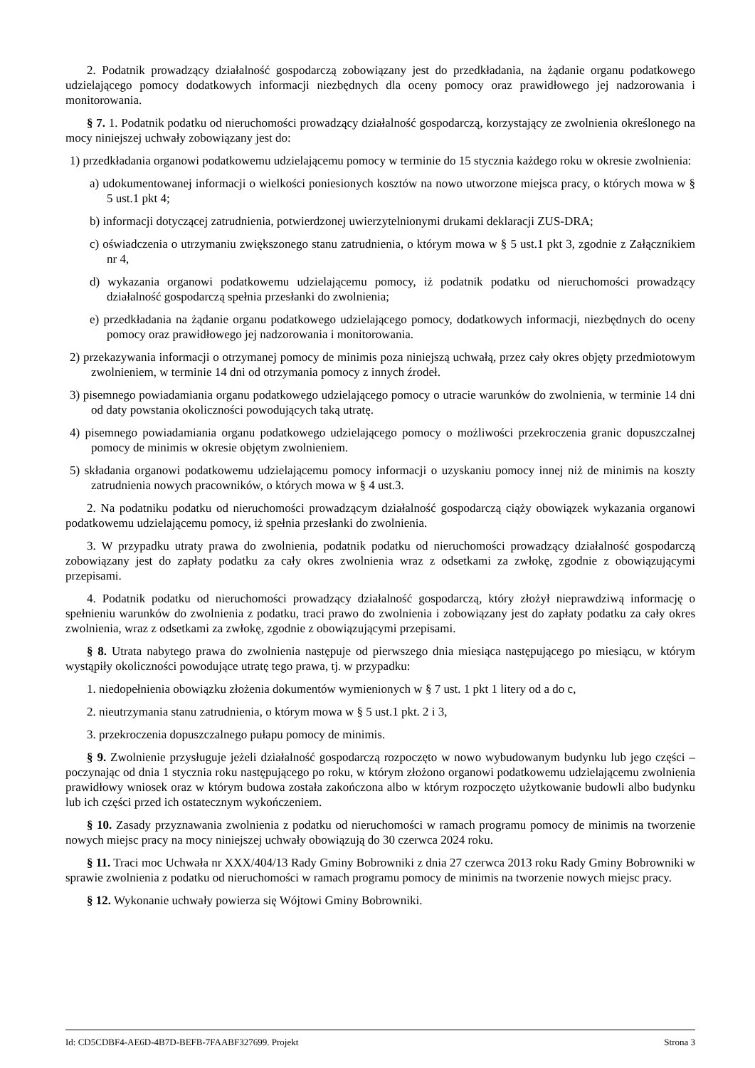2. Podatnik prowadzący działalność gospodarczą zobowiązany jest do przedkładania, na żądanie organu podatkowego udzielającego pomocy dodatkowych informacji niezbędnych dla oceny pomocy oraz prawidłowego jej nadzorowania i monitorowania.
§ 7. 1. Podatnik podatku od nieruchomości prowadzący działalność gospodarczą, korzystający ze zwolnienia określonego na mocy niniejszej uchwały zobowiązany jest do:
1) przedkładania organowi podatkowemu udzielającemu pomocy w terminie do 15 stycznia każdego roku w okresie zwolnienia:
a) udokumentowanej informacji o wielkości poniesionych kosztów na nowo utworzone miejsca pracy, o których mowa w § 5 ust.1 pkt 4;
b) informacji dotyczącej zatrudnienia, potwierdzonej uwierzytelnionymi drukami deklaracji ZUS-DRA;
c) oświadczenia o utrzymaniu zwiększonego stanu zatrudnienia, o którym mowa w § 5 ust.1 pkt 3, zgodnie z Załącznikiem nr 4,
d) wykazania organowi podatkowemu udzielającemu pomocy, iż podatnik podatku od nieruchomości prowadzący działalność gospodarczą spełnia przesłanki do zwolnienia;
e) przedkładania na żądanie organu podatkowego udzielającego pomocy, dodatkowych informacji, niezbędnych do oceny pomocy oraz prawidłowego jej nadzorowania i monitorowania.
2) przekazywania informacji o otrzymanej pomocy de minimis poza niniejszą uchwałą, przez cały okres objęty przedmiotowym zwolnieniem, w terminie 14 dni od otrzymania pomocy z innych źrodeł.
3) pisemnego powiadamiania organu podatkowego udzielającego pomocy o utracie warunków do zwolnienia, w terminie 14 dni od daty powstania okoliczności powodujących taką utratę.
4) pisemnego powiadamiania organu podatkowego udzielającego pomocy o możliwości przekroczenia granic dopuszczalnej pomocy de minimis w okresie objętym zwolnieniem.
5) składania organowi podatkowemu udzielającemu pomocy informacji o uzyskaniu pomocy innej niż de minimis na koszty zatrudnienia nowych pracowników, o których mowa w § 4 ust.3.
2. Na podatniku podatku od nieruchomości prowadzącym działalność gospodarczą ciąży obowiązek wykazania organowi podatkowemu udzielającemu pomocy, iż spełnia przesłanki do zwolnienia.
3. W przypadku utraty prawa do zwolnienia, podatnik podatku od nieruchomości prowadzący działalność gospodarczą zobowiązany jest do zapłaty podatku za cały okres zwolnienia wraz z odsetkami za zwłokę, zgodnie z obowiązującymi przepisami.
4. Podatnik podatku od nieruchomości prowadzący działalność gospodarczą, który złożył nieprawdziwą informację o spełnieniu warunków do zwolnienia z podatku, traci prawo do zwolnienia i zobowiązany jest do zapłaty podatku za cały okres zwolnienia, wraz z odsetkami za zwłokę, zgodnie z obowiązującymi przepisami.
§ 8. Utrata nabytego prawa do zwolnienia następuje od pierwszego dnia miesiąca następującego po miesiącu, w którym wystąpiły okoliczności powodujące utratę tego prawa, tj. w przypadku:
1. niedopełnienia obowiązku złożenia dokumentów wymienionych w § 7 ust. 1 pkt 1 litery od a do c,
2. nieutrzymania stanu zatrudnienia, o którym mowa w § 5 ust.1 pkt. 2 i 3,
3. przekroczenia dopuszczalnego pułapu pomocy de minimis.
§ 9. Zwolnienie przysługuje jeżeli działalność gospodarczą rozpoczęto w nowo wybudowanym budynku lub jego części – poczynając od dnia 1 stycznia roku następującego po roku, w którym złożono organowi podatkowemu udzielającemu zwolnienia prawidłowy wniosek oraz w którym budowa została zakończona albo w którym rozpoczęto użytkowanie budowli albo budynku lub ich części przed ich ostatecznym wykończeniem.
§ 10. Zasady przyznawania zwolnienia z podatku od nieruchomości w ramach programu pomocy de minimis na tworzenie nowych miejsc pracy na mocy niniejszej uchwały obowiązują do 30 czerwca 2024 roku.
§ 11. Traci moc Uchwała nr XXX/404/13 Rady Gminy Bobrowniki z dnia 27 czerwca 2013 roku Rady Gminy Bobrowniki w sprawie zwolnienia z podatku od nieruchomości w ramach programu pomocy de minimis na tworzenie nowych miejsc pracy.
§ 12. Wykonanie uchwały powierza się Wójtowi Gminy Bobrowniki.
Id: CD5CDBF4-AE6D-4B7D-BEFB-7FAABF327699. Projekt Strona 3